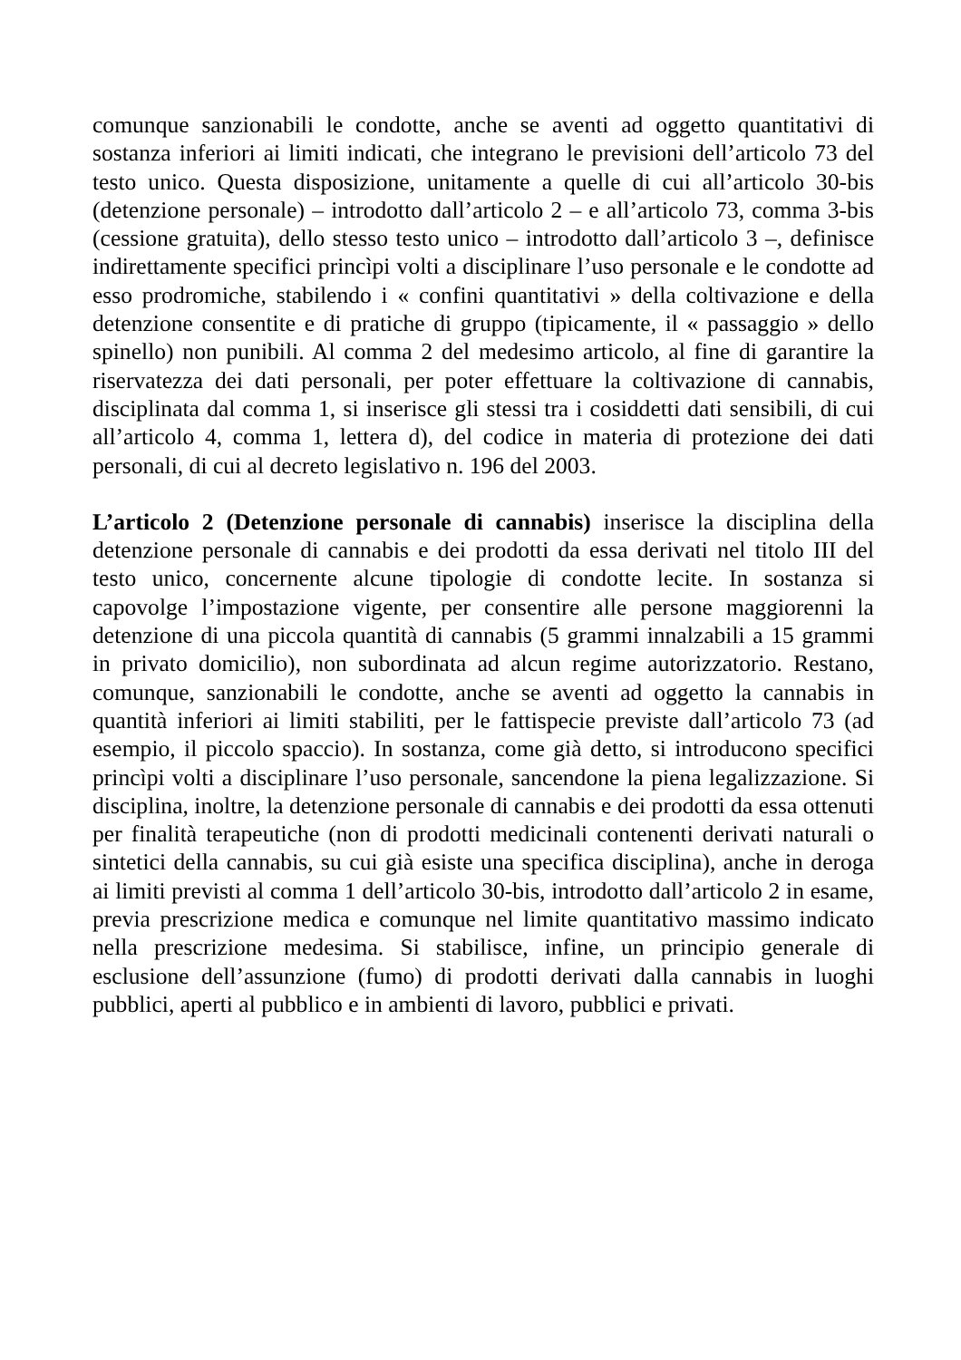comunque sanzionabili le condotte, anche se aventi ad oggetto quantitativi di sostanza inferiori ai limiti indicati, che integrano le previsioni dell’articolo 73 del testo unico. Questa disposizione, unitamente a quelle di cui all’articolo 30-bis (detenzione personale) – introdotto dall’articolo 2 – e all’articolo 73, comma 3-bis (cessione gratuita), dello stesso testo unico – introdotto dall’articolo 3 –, definisce indirettamente specifici princìpi volti a disciplinare l’uso personale e le condotte ad esso prodromiche, stabilendo i « confini quantitativi » della coltivazione e della detenzione consentite e di pratiche di gruppo (tipicamente, il « passaggio » dello spinello) non punibili. Al comma 2 del medesimo articolo, al fine di garantire la riservatezza dei dati personali, per poter effettuare la coltivazione di cannabis, disciplinata dal comma 1, si inserisce gli stessi tra i cosiddetti dati sensibili, di cui all’articolo 4, comma 1, lettera d), del codice in materia di protezione dei dati personali, di cui al decreto legislativo n. 196 del 2003.
L’articolo 2 (Detenzione personale di cannabis) inserisce la disciplina della detenzione personale di cannabis e dei prodotti da essa derivati nel titolo III del testo unico, concernente alcune tipologie di condotte lecite. In sostanza si capovolge l’impostazione vigente, per consentire alle persone maggiorenni la detenzione di una piccola quantità di cannabis (5 grammi innalzabili a 15 grammi in privato domicilio), non subordinata ad alcun regime autorizzatorio. Restano, comunque, sanzionabili le condotte, anche se aventi ad oggetto la cannabis in quantità inferiori ai limiti stabiliti, per le fattispecie previste dall’articolo 73 (ad esempio, il piccolo spaccio). In sostanza, come già detto, si introducono specifici princìpi volti a disciplinare l’uso personale, sancendone la piena legalizzazione. Si disciplina, inoltre, la detenzione personale di cannabis e dei prodotti da essa ottenuti per finalità terapeutiche (non di prodotti medicinali contenenti derivati naturali o sintetici della cannabis, su cui già esiste una specifica disciplina), anche in deroga ai limiti previsti al comma 1 dell’articolo 30-bis, introdotto dall’articolo 2 in esame, previa prescrizione medica e comunque nel limite quantitativo massimo indicato nella prescrizione medesima. Si stabilisce, infine, un principio generale di esclusione dell’assunzione (fumo) di prodotti derivati dalla cannabis in luoghi pubblici, aperti al pubblico e in ambienti di lavoro, pubblici e privati.